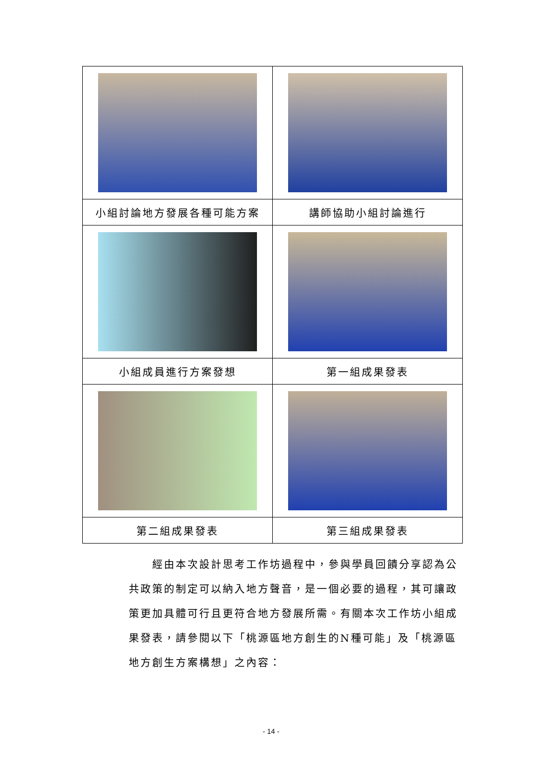| 小組討論地方發展各種可能方案 | 講師協助小組討論進行 |
| 小組成員進行方案發想 | 第一組成果發表 |
| 第二組成果發表 | 第三組成果發表 |
　　經由本次設計思考工作坊過程中，參與學員回饋分享認為公共政策的制定可以納入地方聲音，是一個必要的過程，其可讓政策更加具體可行且更符合地方發展所需。有關本次工作坊小組成果發表，請參閱以下「桃源區地方創生的N種可能」及「桃源區地方創生方案構想」之內容：
- 14 -